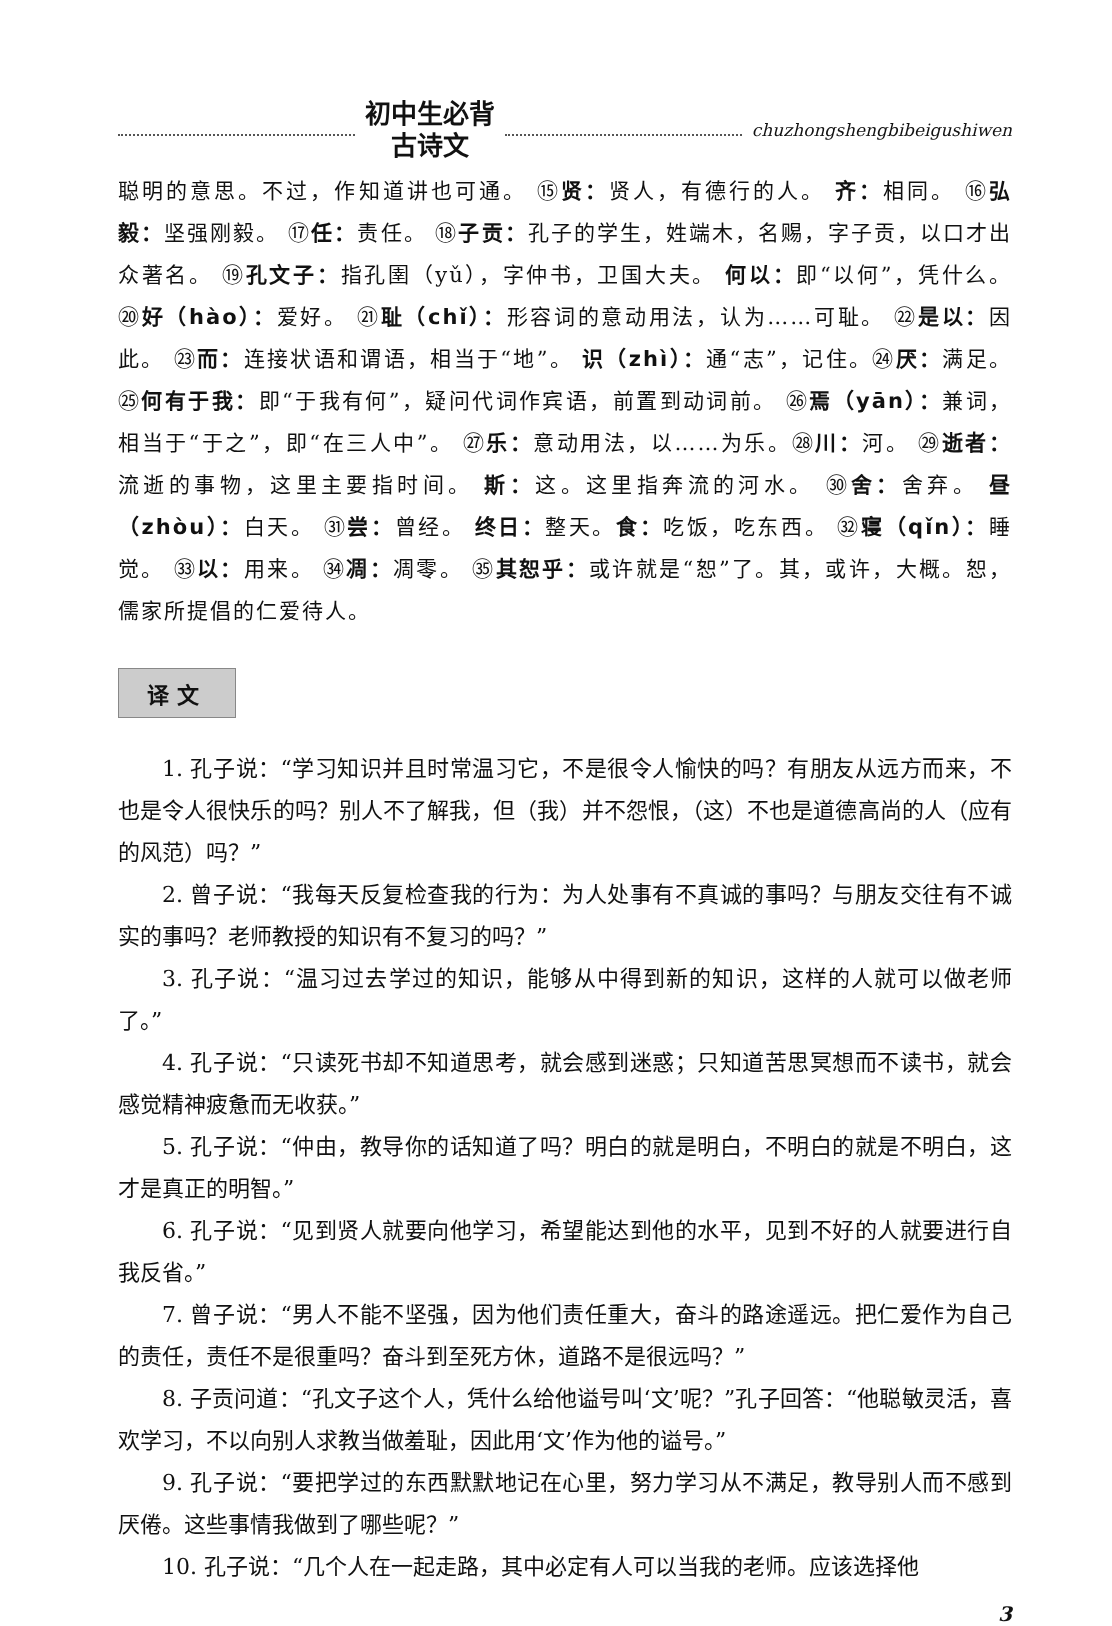初中生必背
古诗文
chuzhongshengbibeigushiwen
聪明的意思。不过，作知道讲也可通。 ⑮贤：贤人，有德行的人。 齐：相同。 ⑯弘毅：坚强刚毅。 ⑰任：责任。 ⑱子贡：孔子的学生，姓端木，名赐，字子贡，以口才出众著名。 ⑲孔文子：指孔圉（yǔ），字仲书，卫国大夫。 何以：即“以何”，凭什么。 ⑳好（hào）：爱好。 ㉑耻（chǐ）：形容词的意动用法，认为……可耻。 ㉒是以：因此。 ㉓而：连接状语和谓语，相当于“地”。 识（zhì）：通“志”，记住。㉔厌：满足。 ㉕何有于我：即“于我有何”，疑问代词作宾语，前置到动词前。 ㉖焉（yān）：兼词，相当于“于之”，即“在三人中”。 ㉗乐：意动用法，以……为乐。㉘川：河。 ㉙逝者：流逝的事物，这里主要指时间。 斯：这。这里指奔流的河水。 ㉚舍：舍弃。 昼（zhòu）：白天。 ㉛尝：曾经。 终日：整天。食：吃饭，吃东西。 ㉜寝（qǐn）：睡觉。 ㉝以：用来。 ㉞凋：凋零。 ㉟其恕乎：或许就是“恕”了。其，或许，大概。恕，儒家所提倡的仁爱待人。
译文
1. 孔子说：“学习知识并且时常温习它，不是很令人愉快的吗？有朋友从远方而来，不也是令人很快乐的吗？别人不了解我，但（我）并不怨恨，（这）不也是道德高尚的人（应有的风范）吗？”
2. 曾子说：“我每天反复检查我的行为：为人处事有不真诚的事吗？与朋友交往有不诚实的事吗？老师教授的知识有不复习的吗？”
3. 孔子说：“温习过去学过的知识，能够从中得到新的知识，这样的人就可以做老师了。”
4. 孔子说：“只读死书却不知道思考，就会感到迷惑；只知道苦思冥想而不读书，就会感觉精神疲惫而无收获。”
5. 孔子说：“仲由，教导你的话知道了吗？明白的就是明白，不明白的就是不明白，这才是真正的明智。”
6. 孔子说：“见到贤人就要向他学习，希望能达到他的水平，见到不好的人就要进行自我反省。”
7. 曾子说：“男人不能不坚强，因为他们责任重大，奋斗的路途遥远。把仁爱作为自己的责任，责任不是很重吗？奋斗到至死方休，道路不是很远吗？”
8. 子贡问道：“孔文子这个人，凭什么给他谥号叫‘文’呢？”孔子回答：“他聪敏灵活，喜欢学习，不以向别人求教当做羞耻，因此用‘文’作为他的谥号。”
9. 孔子说：“要把学过的东西默默地记在心里，努力学习从不满足，教导别人而不感到厌倦。这些事情我做到了哪些呢？”
10. 孔子说：“几个人在一起走路，其中必定有人可以当我的老师。应该选择他
3